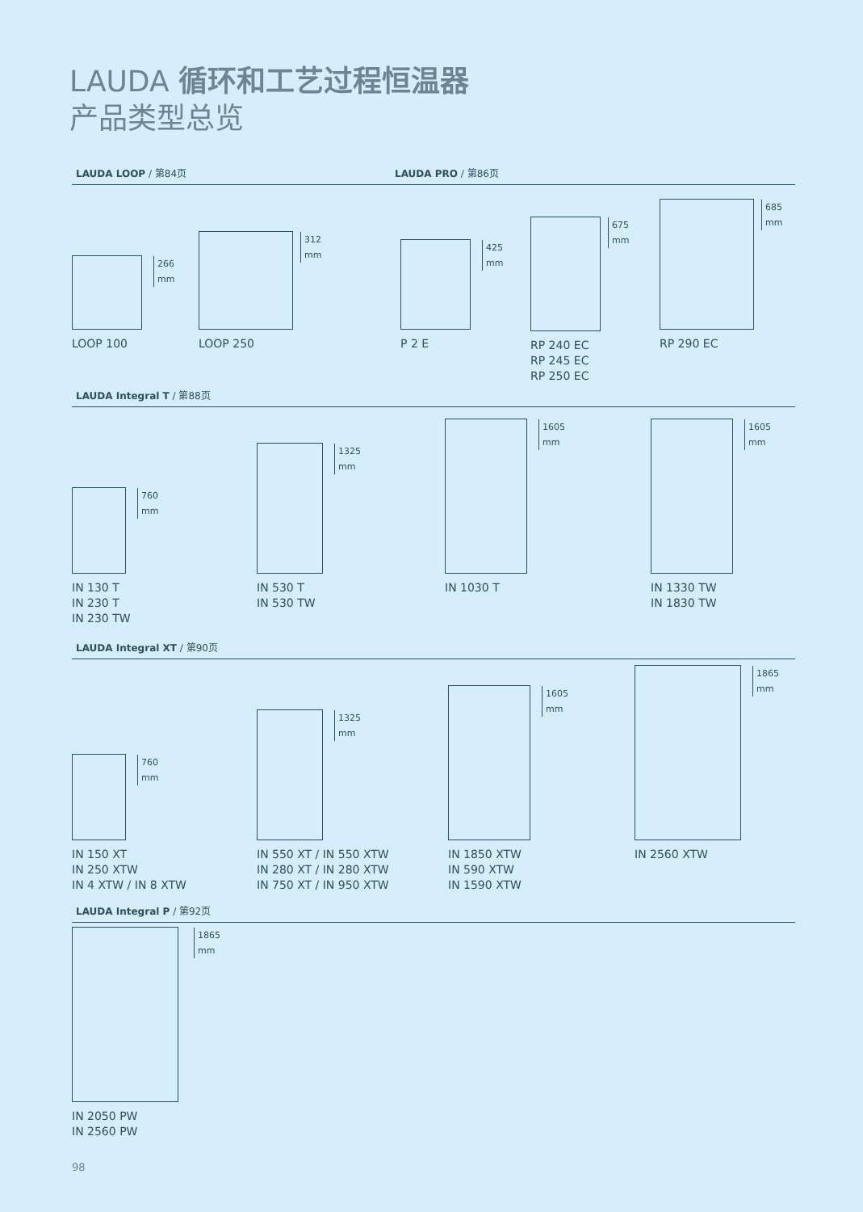LAUDA 循环和工艺过程恒温器
产品类型总览
LAUDA LOOP / 第84页 LAUDA PRO / 第86页
266 mm
LOOP 100
312 mm
LOOP 250
425 mm
P 2 E
675 mm
RP 240 EC
RP 245 EC
RP 250 EC
685 mm
RP 290 EC
LAUDA Integral T / 第88页
760 mm
IN 130 T
IN 230 T
IN 230 TW
1325 mm
IN 530 T
IN 530 TW
1605 mm
IN 1030 T
1605 mm
IN 1330 TW
IN 1830 TW
LAUDA Integral XT / 第90页
760 mm
IN 150 XT
IN 250 XTW
IN 4 XTW / IN 8 XTW
1325 mm
IN 550 XT / IN 550 XTW
IN 280 XT / IN 280 XTW
IN 750 XT / IN 950 XTW
1605 mm
IN 1850 XTW
IN 590 XTW
IN 1590 XTW
1865 mm
IN 2560 XTW
LAUDA Integral P / 第92页
1865 mm
IN 2050 PW
IN 2560 PW
98